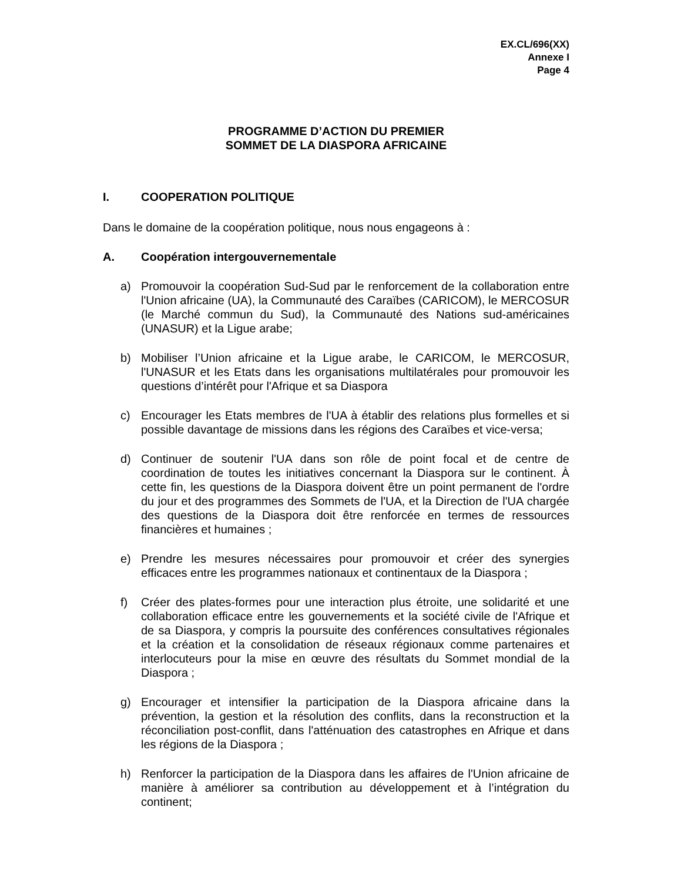EX.CL/696(XX)
Annexe I
Page 4
PROGRAMME D’ACTION DU PREMIER
SOMMET DE LA DIASPORA AFRICAINE
I. COOPERATION POLITIQUE
Dans le domaine de la coopération politique, nous nous engageons à :
A. Coopération intergouvernementale
a) Promouvoir la coopération Sud-Sud par le renforcement de la collaboration entre l'Union africaine (UA), la Communauté des Caraïbes (CARICOM), le MERCOSUR (le Marché commun du Sud), la Communauté des Nations sud-américaines (UNASUR) et la Ligue arabe;
b) Mobiliser l’Union africaine et la Ligue arabe, le CARICOM, le MERCOSUR, l'UNASUR et les Etats dans les organisations multilatérales pour promouvoir les questions d’intérêt pour l'Afrique et sa Diaspora
c) Encourager les Etats membres de l'UA à établir des relations plus formelles et si possible davantage de missions dans les régions des Caraïbes et vice-versa;
d) Continuer de soutenir l'UA dans son rôle de point focal et de centre de coordination de toutes les initiatives concernant la Diaspora sur le continent. À cette fin, les questions de la Diaspora doivent être un point permanent de l'ordre du jour et des programmes des Sommets de l'UA, et la Direction de l'UA chargée des questions de la Diaspora doit être renforcée en termes de ressources financières et humaines ;
e) Prendre les mesures nécessaires pour promouvoir et créer des synergies efficaces entre les programmes nationaux et continentaux de la Diaspora ;
f) Créer des plates-formes pour une interaction plus étroite, une solidarité et une collaboration efficace entre les gouvernements et la société civile de l'Afrique et de sa Diaspora, y compris la poursuite des conférences consultatives régionales et la création et la consolidation de réseaux régionaux comme partenaires et interlocuteurs pour la mise en œuvre des résultats du Sommet mondial de la Diaspora ;
g) Encourager et intensifier la participation de la Diaspora africaine dans la prévention, la gestion et la résolution des conflits, dans la reconstruction et la réconciliation post-conflit, dans l'atténuation des catastrophes en Afrique et dans les régions de la Diaspora ;
h) Renforcer la participation de la Diaspora dans les affaires de l'Union africaine de manière à améliorer sa contribution au développement et à l’intégration du continent;